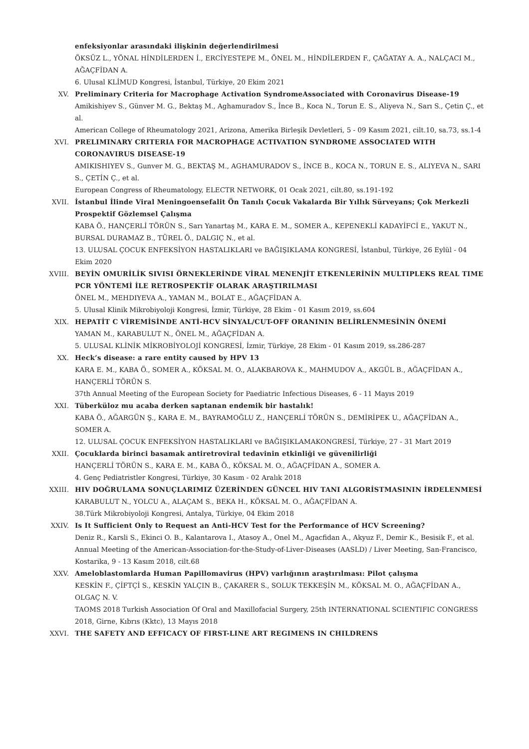enfeksiyonlar arasındaki ilişkinin değerlendirilmesi
ÖKSÜZ L., YÖNAL HİNDİLERDEN İ., ERCİYESTEPE M., ÖNEL M., HİNDİLERDEN F., ÇAĞATAY A. A., NALÇACI M., AĞAÇFİDAN A.
6. Ulusal KLİMUD Kongresi, İstanbul, Türkiye, 20 Ekim 2021
XV. Preliminary Criteria for Macrophage Activation SyndromeAssociated with Coronavirus Disease-19
Amikishiyev S., Günver M. G., Bektaş M., Aghamuradov S., İnce B., Koca N., Torun E. S., Aliyeva N., Sarı S., Çetin Ç., et al.
American College of Rheumatology 2021, Arizona, Amerika Birleşik Devletleri, 5 - 09 Kasım 2021, cilt.10, sa.73, ss.1-4
XVI. PRELIMINARY CRITERIA FOR MACROPHAGE ACTIVATION SYNDROME ASSOCIATED WITH CORONAVIRUS DISEASE-19
AMIKISHIYEV S., Gunver M. G., BEKTAŞ M., AGHAMURADOV S., İNCE B., KOCA N., TORUN E. S., ALIYEVA N., SARI S., ÇETİN Ç., et al.
European Congress of Rheumatology, ELECTR NETWORK, 01 Ocak 2021, cilt.80, ss.191-192
XVII. İstanbul İlinde Viral Meningoensefalit Ön Tanılı Çocuk Vakalarda Bir Yıllık Sürveyans; Çok Merkezli Prospektif Gözlemsel Çalışma
KABA Ö., HANÇERLİ TÖRÜN S., Sarı Yanartaş M., KARA E. M., SOMER A., KEPENEKLİ KADAYİFCİ E., YAKUT N., BURSAL DURAMAZ B., TÜREL Ö., DALGIÇ N., et al.
13. ULUSAL ÇOCUK ENFEKSİYON HASTALIKLARI ve BAĞIŞIKLAMA KONGRESİ, İstanbul, Türkiye, 26 Eylül - 04 Ekim 2020
XVIII.
BEYİN OMURİLİK SIVISI ÖRNEKLERİNDE VİRAL MENENJİT ETKENLERİNİN MULTIPLEKS REAL TIME PCR YÖNTEMİ İLE RETROSPEKTİF OLARAK ARAŞTIRILMASI
ÖNEL M., MEHDIYEVA A., YAMAN M., BOLAT E., AĞAÇFİDAN A.
5. Ulusal Klinik Mikrobiyoloji Kongresi, İzmir, Türkiye, 28 Ekim - 01 Kasım 2019, ss.604
XIX. HEPATİT C VİREMİSİNDE ANTİ-HCV SİNYAL/CUT-OFF ORANININ BELİRLENMESİNİN ÖNEMİ
YAMAN M., KARABULUT N., ÖNEL M., AĞAÇFİDAN A.
5. ULUSAL KLİNİK MİKROBİYOLOJİ KONGRESİ, İzmir, Türkiye, 28 Ekim - 01 Kasım 2019, ss.286-287
XX. Heck’s disease: a rare entity caused by HPV 13
KARA E. M., KABA Ö., SOMER A., KÖKSAL M. O., ALAKBAROVA K., MAHMUDOV A., AKGÜL B., AĞAÇFİDAN A., HANÇERLİ TÖRÜN S.
37th Annual Meeting of the European Society for Paediatric Infectious Diseases, 6 - 11 Mayıs 2019
XXI. Tüberküloz mu acaba derken saptanan endemik bir hastalık!
KABA Ö., AĞARGÜN Ş., KARA E. M., BAYRAMOĞLU Z., HANÇERLİ TÖRÜN S., DEMİRİPEK U., AĞAÇFİDAN A., SOMER A.
12. ULUSAL ÇOCUK ENFEKSİYON HASTALIKLARI ve BAĞIŞIKLAMAKONGRESİ, Türkiye, 27 - 31 Mart 2019
XXII. Çocuklarda birinci basamak antiretroviral tedavinin etkinliği ve güvenilirliği
HANÇERLİ TÖRÜN S., KARA E. M., KABA Ö., KÖKSAL M. O., AĞAÇFİDAN A., SOMER A.
4. Genç Pediatristler Kongresi, Türkiye, 30 Kasım - 02 Aralık 2018
XXIII.
HIV DOĞRULAMA SONUÇLARIMIZ ÜZERİNDEN GÜNCEL HIV TANI ALGORİSTMASININ İRDELENMESİ
KARABULUT N., YOLCU A., ALAÇAM S., BEKA H., KÖKSAL M. O., AĞAÇFİDAN A.
38.Türk Mikrobiyoloji Kongresi, Antalya, Türkiye, 04 Ekim 2018
XXIV. Is It Sufficient Only to Request an Anti-HCV Test for the Performance of HCV Screening?
Deniz R., Karsli S., Ekinci O. B., Kalantarova I., Atasoy A., Onel M., Agacfidan A., Akyuz F., Demir K., Besisik F., et al.
Annual Meeting of the American-Association-for-the-Study-of-Liver-Diseases (AASLD) / Liver Meeting, San-Francisco, Kostarika, 9 - 13 Kasım 2018, cilt.68
XXV. Ameloblastomlarda Human Papillomavirus (HPV) varlığının araştırılması: Pilot çalışma
KESKİN F., ÇİFTÇİ S., KESKİN YALÇIN B., ÇAKARER S., SOLUK TEKKEŞİN M., KÖKSAL M. O., AĞAÇFİDAN A., OLGAÇ N. V.
TAOMS 2018 Turkish Association Of Oral and Maxillofacial Surgery, 25th INTERNATIONAL SCIENTIFIC CONGRESS 2018, Girne, Kıbrıs (Kktc), 13 Mayıs 2018
XXVI. THE SAFETY AND EFFICACY OF FIRST-LINE ART REGIMENS IN CHILDRENS